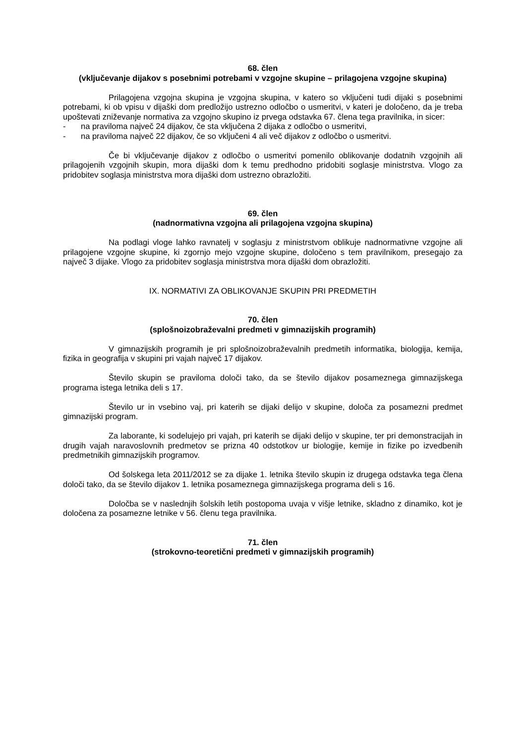68. člen
(vključevanje dijakov s posebnimi potrebami v vzgojne skupine – prilagojena vzgojne skupina)
Prilagojena vzgojna skupina je vzgojna skupina, v katero so vključeni tudi dijaki s posebnimi potrebami, ki ob vpisu v dijaški dom predložijo ustrezno odločbo o usmeritvi, v kateri je določeno, da je treba upoštevati zniževanje normativa za vzgojno skupino iz prvega odstavka 67. člena tega pravilnika, in sicer:
- na praviloma največ 24 dijakov, če sta vključena 2 dijaka z odločbo o usmeritvi,
- na praviloma največ 22 dijakov, če so vključeni 4 ali več dijakov z odločbo o usmeritvi.
Če bi vključevanje dijakov z odločbo o usmeritvi pomenilo oblikovanje dodatnih vzgojnih ali prilagojenih vzgojnih skupin, mora dijaški dom k temu predhodno pridobiti soglasje ministrstva. Vlogo za pridobitev soglasja ministrstva mora dijaški dom ustrezno obrazložiti.
69. člen
(nadnormativna vzgojna ali prilagojena vzgojna skupina)
Na podlagi vloge lahko ravnatelj v soglasju z ministrstvom oblikuje nadnormativne vzgojne ali prilagojene vzgojne skupine, ki zgornjo mejo vzgojne skupine, določeno s tem pravilnikom, presegajo za največ 3 dijake. Vlogo za pridobitev soglasja ministrstva mora dijaški dom obrazložiti.
IX. NORMATIVI ZA OBLIKOVANJE SKUPIN PRI PREDMETIH
70. člen
(splošnoizobraževalni predmeti v gimnazijskih programih)
V gimnazijskih programih je pri splošnoizobraževalnih predmetih informatika, biologija, kemija, fizika in geografija v skupini pri vajah največ 17 dijakov.
Število skupin se praviloma določi tako, da se število dijakov posameznega gimnazijskega programa istega letnika deli s 17.
Število ur in vsebino vaj, pri katerih se dijaki delijo v skupine, določa za posamezni predmet gimnazijski program.
Za laborante, ki sodelujejo pri vajah, pri katerih se dijaki delijo v skupine, ter pri demonstracijah in drugih vajah naravoslovnih predmetov se prizna 40 odstotkov ur biologije, kemije in fizike po izvedbenih predmetnikih gimnazijskih programov.
Od šolskega leta 2011/2012 se za dijake 1. letnika število skupin iz drugega odstavka tega člena določi tako, da se število dijakov 1. letnika posameznega gimnazijskega programa deli s 16.
Določba se v naslednjih šolskih letih postopoma uvaja v višje letnike, skladno z dinamiko, kot je določena za posamezne letnike v 56. členu tega pravilnika.
71. člen
(strokovno-teoretični predmeti v gimnazijskih programih)